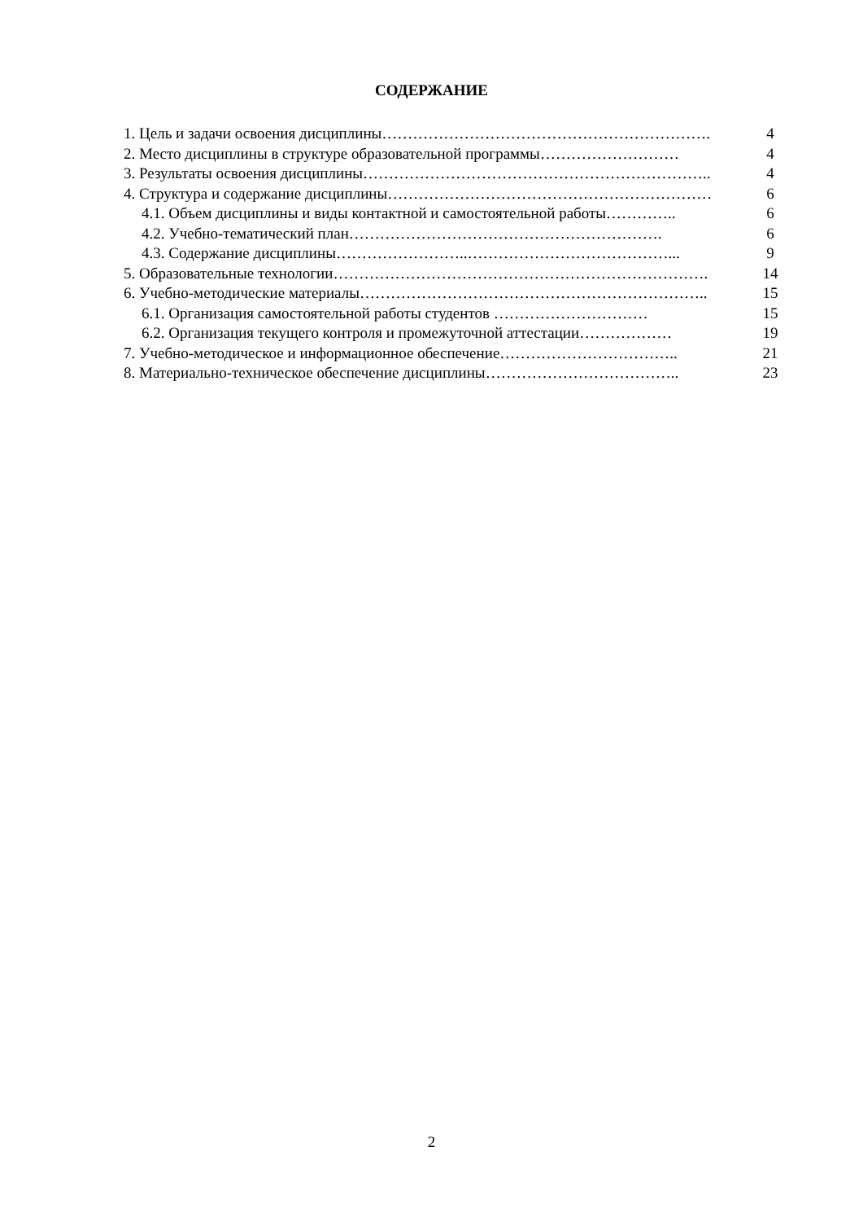СОДЕРЖАНИЕ
1. Цель и задачи освоения дисциплины………………………………………………………. 4
2. Место дисциплины в структуре образовательной программы……………………… 4
3. Результаты освоения дисциплины………………………………………………………….. 4
4. Структура и содержание дисциплины……………………………………………………… 6
4.1. Объем дисциплины и виды контактной и самостоятельной работы………….. 6
4.2. Учебно-тематический план……………………………………………………. 6
4.3. Содержание дисциплины……………………..…………………………………... 9
5. Образовательные технологии………………………………………………………………. 14
6. Учебно-методические материалы………………………………………………………….. 15
6.1. Организация самостоятельной работы студентов ………………………… 15
6.2. Организация текущего контроля и промежуточной аттестации……………… 19
7. Учебно-методическое и информационное обеспечение…………………………….. 21
8. Материально-техническое обеспечение дисциплины……………………………….. 23
2